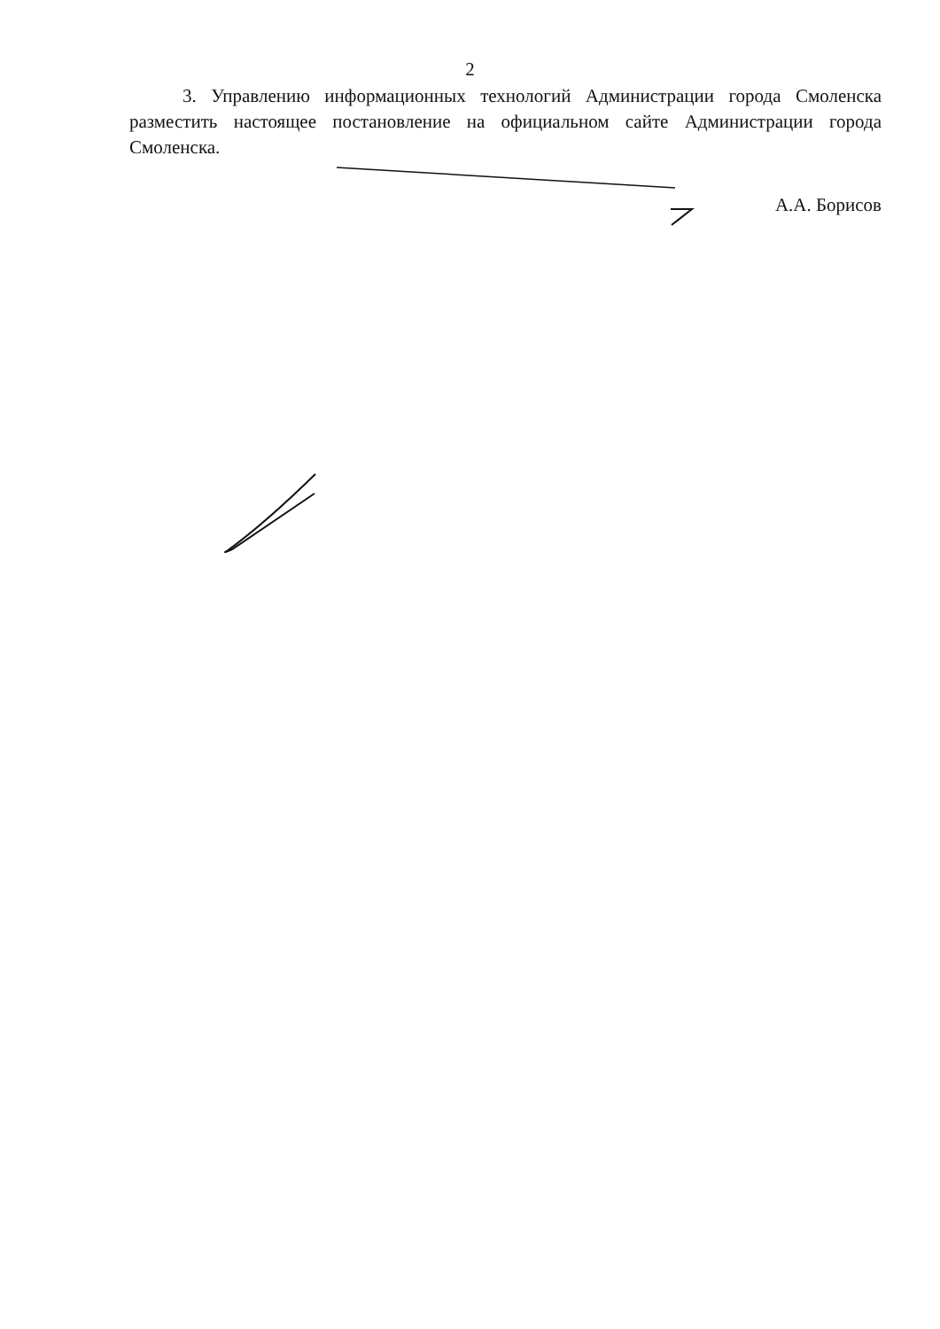2
3. Управлению информационных технологий Администрации города Смоленска разместить настоящее постановление на официальном сайте Администрации города Смоленска.
А.А. Борисов